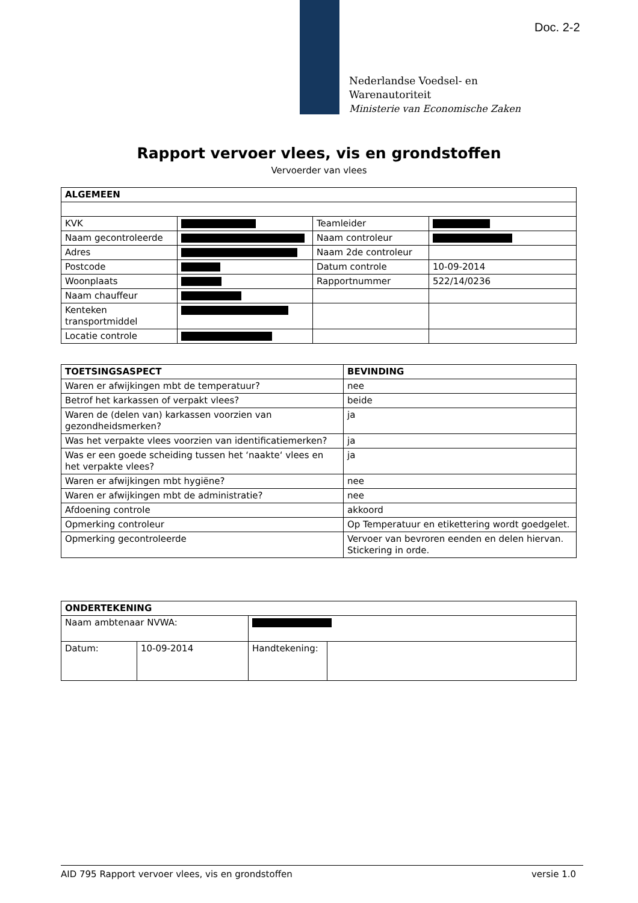Doc. 2-2
Nederlandse Voedsel- en
Warenautoriteit
Ministerie van Economische Zaken
Rapport vervoer vlees, vis en grondstoffen
Vervoerder van vlees
| ALGEMEEN | | | |
| KVK | | Teamleider | |
| Naam gecontroleerde | | Naam controleur | |
| Adres | | Naam 2de controleur | |
| Postcode | | Datum controle | 10-09-2014 |
| Woonplaats | | Rapportnummer | 522/14/0236 |
| Naam chauffeur | | | |
| Kenteken transportmiddel | | | |
| Locatie controle | | | |
| TOETSINGSASPECT | BEVINDING |
| Waren er afwijkingen mbt de temperatuur? | nee |
| Betrof het karkassen of verpakt vlees? | beide |
| Waren de (delen van) karkassen voorzien van gezondheidsmerken? | ja |
| Was het verpakte vlees voorzien van identificatiemerken? | ja |
| Was er een goede scheiding tussen het ‘naakte‘ vlees en het verpakte vlees? | ja |
| Waren er afwijkingen mbt hygiëne? | nee |
| Waren er afwijkingen mbt de administratie? | nee |
| Afdoening controle | akkoord |
| Opmerking controleur | Op Temperatuur en etikettering wordt goedgelet. |
| Opmerking gecontroleerde | Vervoer van bevroren eenden en delen hiervan. Stickering in orde. |
| ONDERTEKENING | | | |
| Naam ambtenaar NVWA: | | | |
| Datum: | 10-09-2014 | Handtekening: | |
AID 795 Rapport vervoer vlees, vis en grondstoffen versie 1.0